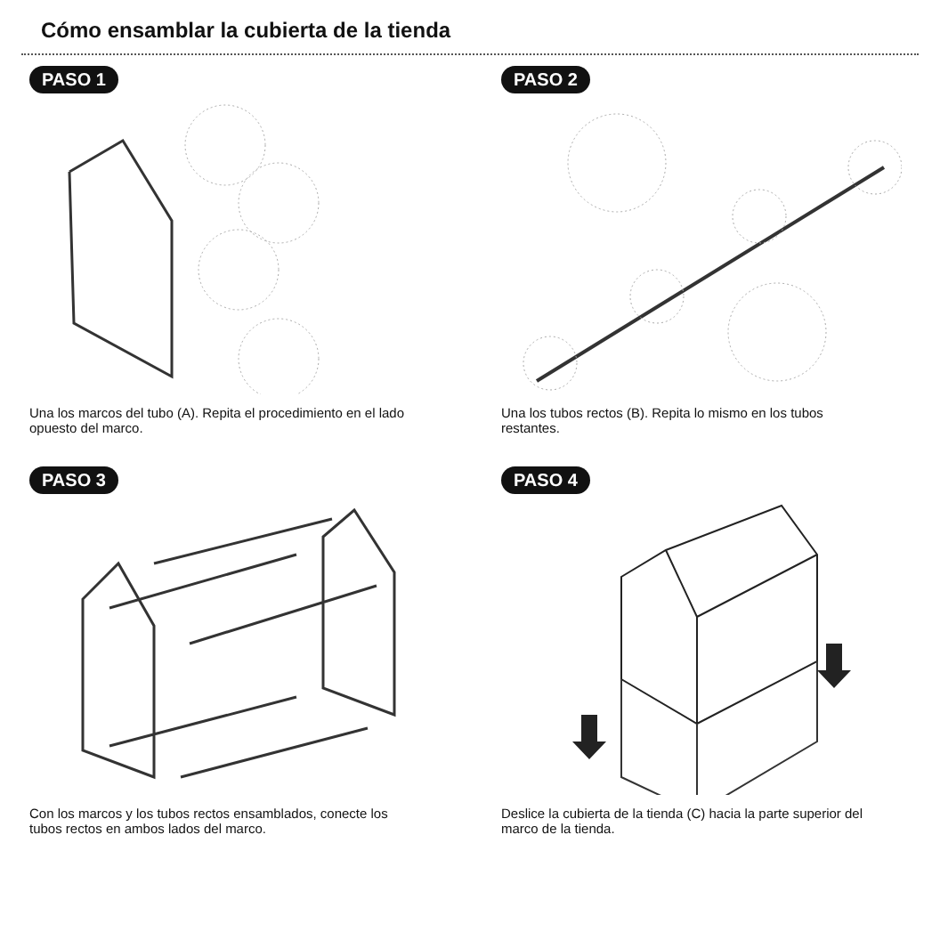Cómo ensamblar la cubierta de la tienda
PASO 1
Una los marcos del tubo (A). Repita el procedimiento en el lado opuesto del marco.
PASO 2
Una los tubos rectos (B). Repita lo mismo en los tubos restantes.
PASO 3
Con los marcos y los tubos rectos ensamblados, conecte los tubos rectos en ambos lados del marco.
PASO 4
Deslice la cubierta de la tienda (C) hacia la parte superior del marco de la tienda.